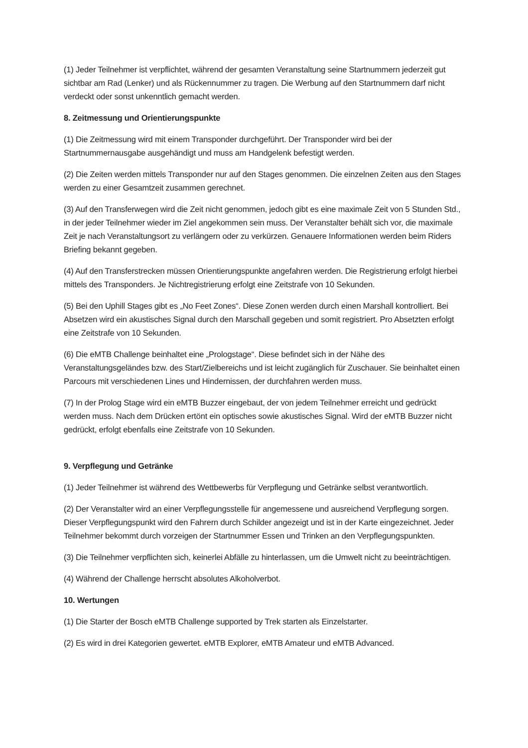(1) Jeder Teilnehmer ist verpflichtet, während der gesamten Veranstaltung seine Startnummern jederzeit gut sichtbar am Rad (Lenker) und als Rückennummer zu tragen. Die Werbung auf den Startnummern darf nicht verdeckt oder sonst unkenntlich gemacht werden.
8. Zeitmessung und Orientierungspunkte
(1) Die Zeitmessung wird mit einem Transponder durchgeführt. Der Transponder wird bei der Startnummernausgabe ausgehändigt und muss am Handgelenk befestigt werden.
(2) Die Zeiten werden mittels Transponder nur auf den Stages genommen. Die einzelnen Zeiten aus den Stages werden zu einer Gesamtzeit zusammen gerechnet.
(3) Auf den Transferwegen wird die Zeit nicht genommen, jedoch gibt es eine maximale Zeit von 5 Stunden Std., in der jeder Teilnehmer wieder im Ziel angekommen sein muss. Der Veranstalter behält sich vor, die maximale Zeit je nach Veranstaltungsort zu verlängern oder zu verkürzen. Genauere Informationen werden beim Riders Briefing bekannt gegeben.
(4) Auf den Transferstrecken müssen Orientierungspunkte angefahren werden. Die Registrierung erfolgt hierbei mittels des Transponders. Je Nichtregistrierung erfolgt eine Zeitstrafe von 10 Sekunden.
(5) Bei den Uphill Stages gibt es „No Feet Zones“. Diese Zonen werden durch einen Marshall kontrolliert. Bei Absetzen wird ein akustisches Signal durch den Marschall gegeben und somit registriert. Pro Absetzten erfolgt eine Zeitstrafe von 10 Sekunden.
(6) Die eMTB Challenge beinhaltet eine „Prologstage“. Diese befindet sich in der Nähe des Veranstaltungsgeländes bzw. des Start/Zielbereichs und ist leicht zugänglich für Zuschauer. Sie beinhaltet einen Parcours mit verschiedenen Lines und Hindernissen, der durchfahren werden muss.
(7) In der Prolog Stage wird ein eMTB Buzzer eingebaut, der von jedem Teilnehmer erreicht und gedrückt werden muss. Nach dem Drücken ertönt ein optisches sowie akustisches Signal. Wird der eMTB Buzzer nicht gedrückt, erfolgt ebenfalls eine Zeitstrafe von 10 Sekunden.
9. Verpflegung und Getränke
(1) Jeder Teilnehmer ist während des Wettbewerbs für Verpflegung und Getränke selbst verantwortlich.
(2) Der Veranstalter wird an einer Verpflegungsstelle für angemessene und ausreichend Verpflegung sorgen. Dieser Verpflegungspunkt wird den Fahrern durch Schilder angezeigt und ist in der Karte eingezeichnet. Jeder Teilnehmer bekommt durch vorzeigen der Startnummer Essen und Trinken an den Verpflegungspunkten.
(3) Die Teilnehmer verpflichten sich, keinerlei Abfälle zu hinterlassen, um die Umwelt nicht zu beeinträchtigen.
(4) Während der Challenge herrscht absolutes Alkoholverbot.
10. Wertungen
(1) Die Starter der Bosch eMTB Challenge supported by Trek starten als Einzelstarter.
(2) Es wird in drei Kategorien gewertet. eMTB Explorer, eMTB Amateur und eMTB Advanced.